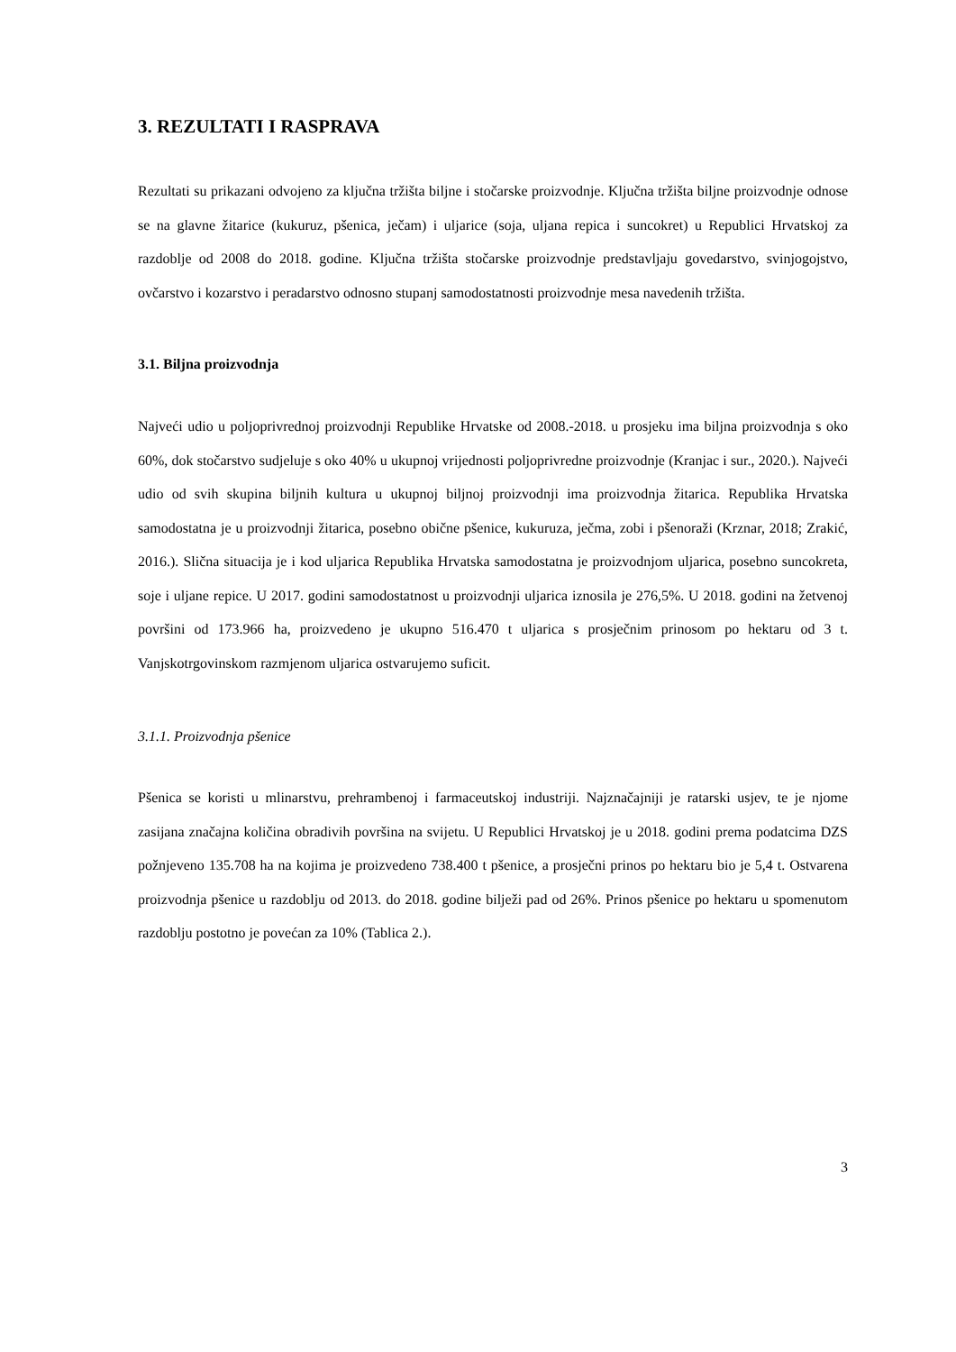3. REZULTATI I RASPRAVA
Rezultati su prikazani odvojeno za ključna tržišta biljne i stočarske proizvodnje. Ključna tržišta biljne proizvodnje odnose se na glavne žitarice (kukuruz, pšenica, ječam) i uljarice (soja, uljana repica i suncokret) u Republici Hrvatskoj za razdoblje od 2008 do 2018. godine. Ključna tržišta stočarske proizvodnje predstavljaju govedarstvo, svinjogojstvo, ovčarstvo i kozarstvo i peradarstvo odnosno stupanj samodostatnosti proizvodnje mesa navedenih tržišta.
3.1. Biljna proizvodnja
Najveći udio u poljoprivrednoj proizvodnji Republike Hrvatske od 2008.-2018. u prosjeku ima biljna proizvodnja s oko 60%, dok stočarstvo sudjeluje s oko 40% u ukupnoj vrijednosti poljoprivredne proizvodnje (Kranjac i sur., 2020.). Najveći udio od svih skupina biljnih kultura u ukupnoj biljnoj proizvodnji ima proizvodnja žitarica. Republika Hrvatska samodostatna je u proizvodnji žitarica, posebno obične pšenice, kukuruza, ječma, zobi i pšenoraži (Krznar, 2018; Zrakić, 2016.). Slična situacija je i kod uljarica Republika Hrvatska samodostatna je proizvodnjom uljarica, posebno suncokreta, soje i uljane repice. U 2017. godini samodostatnost u proizvodnji uljarica iznosila je 276,5%. U 2018. godini na žetvenoj površini od 173.966 ha, proizvedeno je ukupno 516.470 t uljarica s prosječnim prinosom po hektaru od 3 t. Vanjskotrgovinskom razmjenom uljarica ostvarujemo suficit.
3.1.1. Proizvodnja pšenice
Pšenica se koristi u mlinarstvu, prehrambenoj i farmaceutskoj industriji. Najznačajniji je ratarski usjev, te je njome zasijana značajna količina obradivih površina na svijetu. U Republici Hrvatskoj je u 2018. godini prema podatcima DZS požnjeveno 135.708 ha na kojima je proizvedeno 738.400 t pšenice, a prosječni prinos po hektaru bio je 5,4 t. Ostvarena proizvodnja pšenice u razdoblju od 2013. do 2018. godine bilježi pad od 26%. Prinos pšenice po hektaru u spomenutom razdoblju postotno je povećan za 10% (Tablica 2.).
3